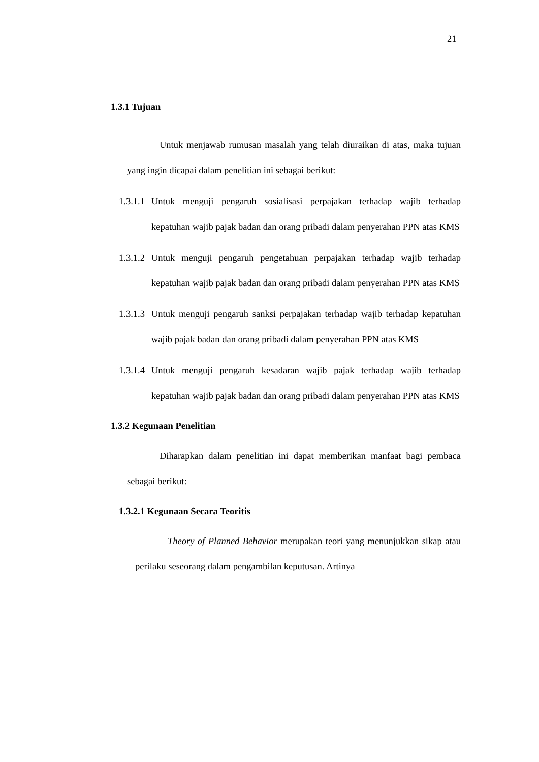21
1.3.1 Tujuan
Untuk menjawab rumusan masalah yang telah diuraikan di atas, maka tujuan yang ingin dicapai dalam penelitian ini sebagai berikut:
1.3.1.1 Untuk menguji pengaruh sosialisasi perpajakan terhadap wajib terhadap kepatuhan wajib pajak badan dan orang pribadi dalam penyerahan PPN atas KMS
1.3.1.2 Untuk menguji pengaruh pengetahuan perpajakan terhadap wajib terhadap kepatuhan wajib pajak badan dan orang pribadi dalam penyerahan PPN atas KMS
1.3.1.3 Untuk menguji pengaruh sanksi perpajakan terhadap wajib terhadap kepatuhan wajib pajak badan dan orang pribadi dalam penyerahan PPN atas KMS
1.3.1.4 Untuk menguji pengaruh kesadaran wajib pajak terhadap wajib terhadap kepatuhan wajib pajak badan dan orang pribadi dalam penyerahan PPN atas KMS
1.3.2 Kegunaan Penelitian
Diharapkan dalam penelitian ini dapat memberikan manfaat bagi pembaca sebagai berikut:
1.3.2.1 Kegunaan Secara Teoritis
Theory of Planned Behavior merupakan teori yang menunjukkan sikap atau perilaku seseorang dalam pengambilan keputusan. Artinya